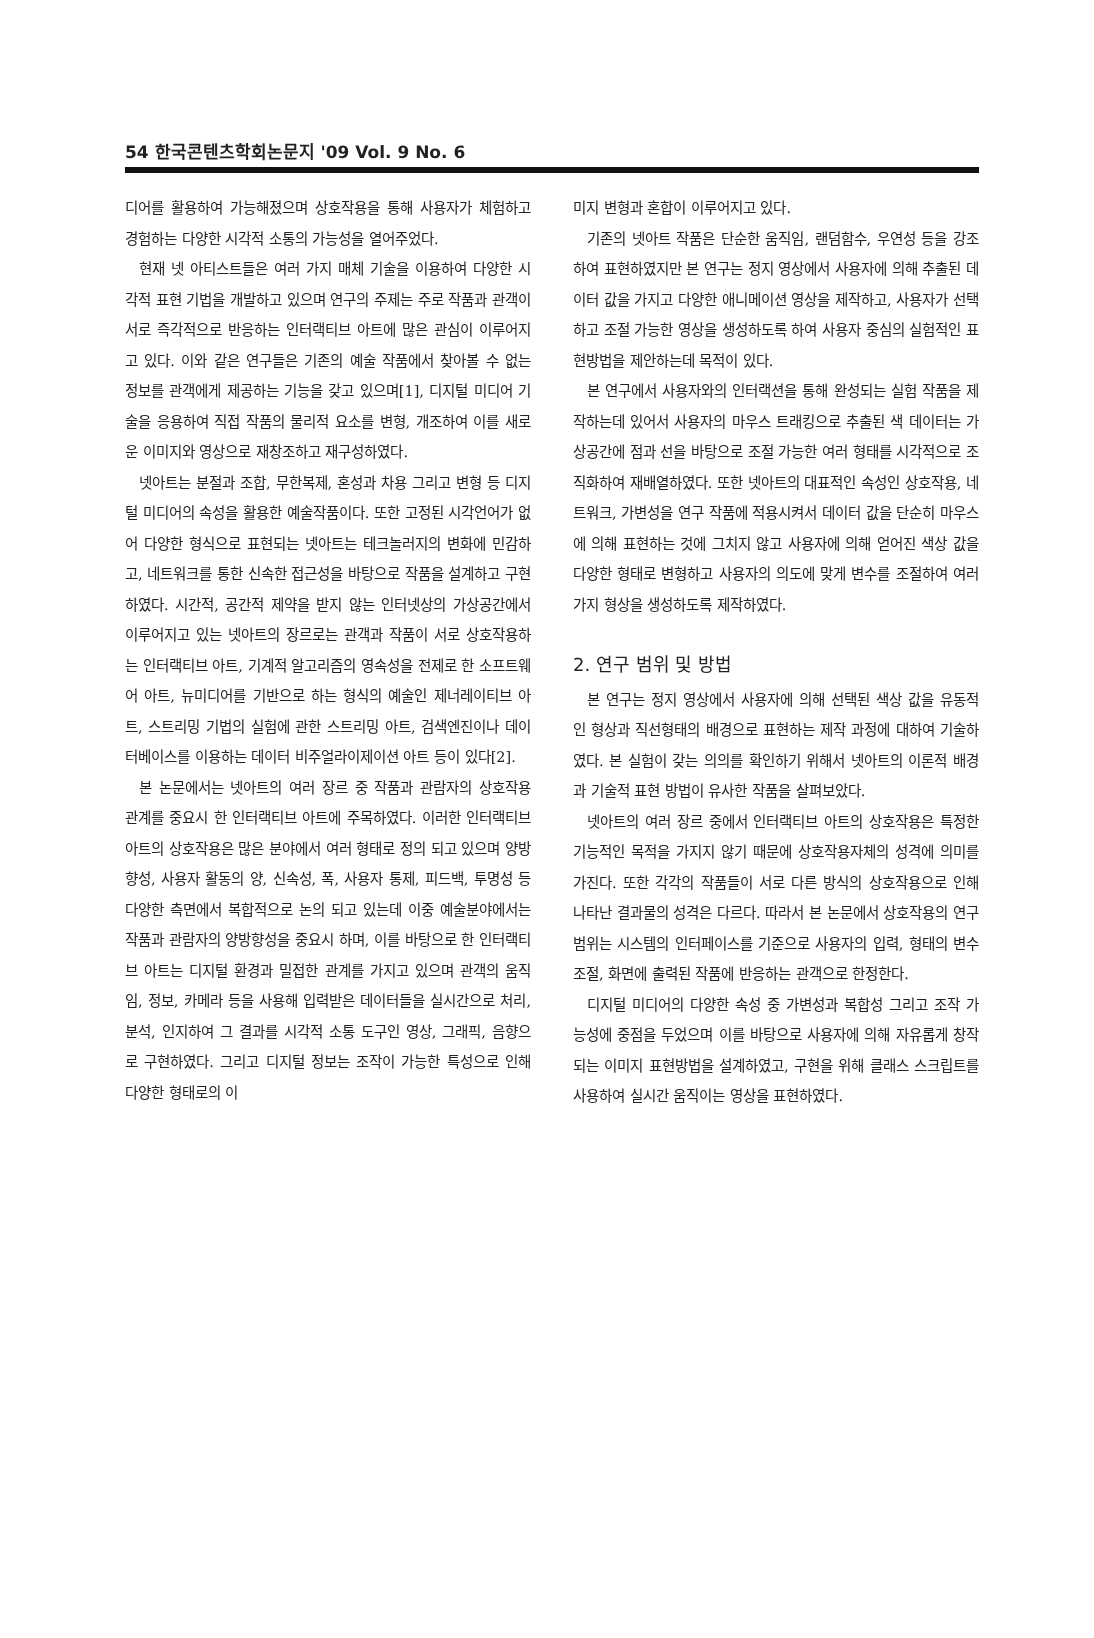54 한국콘텐츠학회논문지 '09 Vol. 9 No. 6
디어를 활용하여 가능해졌으며 상호작용을 통해 사용자가 체험하고 경험하는 다양한 시각적 소통의 가능성을 열어주었다.
현재 넷 아티스트들은 여러 가지 매체 기술을 이용하여 다양한 시각적 표현 기법을 개발하고 있으며 연구의 주제는 주로 작품과 관객이 서로 즉각적으로 반응하는 인터랙티브 아트에 많은 관심이 이루어지고 있다. 이와 같은 연구들은 기존의 예술 작품에서 찾아볼 수 없는 정보를 관객에게 제공하는 기능을 갖고 있으며[1], 디지털 미디어 기술을 응용하여 직접 작품의 물리적 요소를 변형, 개조하여 이를 새로운 이미지와 영상으로 재창조하고 재구성하였다.
넷아트는 분절과 조합, 무한복제, 혼성과 차용 그리고 변형 등 디지털 미디어의 속성을 활용한 예술작품이다. 또한 고정된 시각언어가 없어 다양한 형식으로 표현되는 넷아트는 테크놀러지의 변화에 민감하고, 네트워크를 통한 신속한 접근성을 바탕으로 작품을 설계하고 구현하였다. 시간적, 공간적 제약을 받지 않는 인터넷상의 가상공간에서 이루어지고 있는 넷아트의 장르로는 관객과 작품이 서로 상호작용하는 인터랙티브 아트, 기계적 알고리즘의 영속성을 전제로 한 소프트웨어 아트, 뉴미디어를 기반으로 하는 형식의 예술인 제너레이티브 아트, 스트리밍 기법의 실험에 관한 스트리밍 아트, 검색엔진이나 데이터베이스를 이용하는 데이터 비주얼라이제이션 아트 등이 있다[2].
본 논문에서는 넷아트의 여러 장르 중 작품과 관람자의 상호작용 관계를 중요시 한 인터랙티브 아트에 주목하였다. 이러한 인터랙티브 아트의 상호작용은 많은 분야에서 여러 형태로 정의 되고 있으며 양방향성, 사용자 활동의 양, 신속성, 폭, 사용자 통제, 피드백, 투명성 등 다양한 측면에서 복합적으로 논의 되고 있는데 이중 예술분야에서는 작품과 관람자의 양방향성을 중요시 하며, 이를 바탕으로 한 인터랙티브 아트는 디지털 환경과 밀접한 관계를 가지고 있으며 관객의 움직임, 정보, 카메라 등을 사용해 입력받은 데이터들을 실시간으로 처리, 분석, 인지하여 그 결과를 시각적 소통 도구인 영상, 그래픽, 음향으로 구현하였다. 그리고 디지털 정보는 조작이 가능한 특성으로 인해 다양한 형태로의 이
미지 변형과 혼합이 이루어지고 있다.
기존의 넷아트 작품은 단순한 움직임, 랜덤함수, 우연성 등을 강조하여 표현하였지만 본 연구는 정지 영상에서 사용자에 의해 추출된 데이터 값을 가지고 다양한 애니메이션 영상을 제작하고, 사용자가 선택하고 조절 가능한 영상을 생성하도록 하여 사용자 중심의 실험적인 표현방법을 제안하는데 목적이 있다.
본 연구에서 사용자와의 인터랙션을 통해 완성되는 실험 작품을 제작하는데 있어서 사용자의 마우스 트래킹으로 추출된 색 데이터는 가상공간에 점과 선을 바탕으로 조절 가능한 여러 형태를 시각적으로 조직화하여 재배열하였다. 또한 넷아트의 대표적인 속성인 상호작용, 네트워크, 가변성을 연구 작품에 적용시켜서 데이터 값을 단순히 마우스에 의해 표현하는 것에 그치지 않고 사용자에 의해 얻어진 색상 값을 다양한 형태로 변형하고 사용자의 의도에 맞게 변수를 조절하여 여러 가지 형상을 생성하도록 제작하였다.
2. 연구 범위 및 방법
본 연구는 정지 영상에서 사용자에 의해 선택된 색상 값을 유동적인 형상과 직선형태의 배경으로 표현하는 제작 과정에 대하여 기술하였다. 본 실험이 갖는 의의를 확인하기 위해서 넷아트의 이론적 배경과 기술적 표현 방법이 유사한 작품을 살펴보았다.
넷아트의 여러 장르 중에서 인터랙티브 아트의 상호작용은 특정한 기능적인 목적을 가지지 않기 때문에 상호작용자체의 성격에 의미를 가진다. 또한 각각의 작품들이 서로 다른 방식의 상호작용으로 인해 나타난 결과물의 성격은 다르다. 따라서 본 논문에서 상호작용의 연구 범위는 시스템의 인터페이스를 기준으로 사용자의 입력, 형태의 변수조절, 화면에 출력된 작품에 반응하는 관객으로 한정한다.
디지털 미디어의 다양한 속성 중 가변성과 복합성 그리고 조작 가능성에 중점을 두었으며 이를 바탕으로 사용자에 의해 자유롭게 창작되는 이미지 표현방법을 설계하였고, 구현을 위해 클래스 스크립트를 사용하여 실시간 움직이는 영상을 표현하였다.